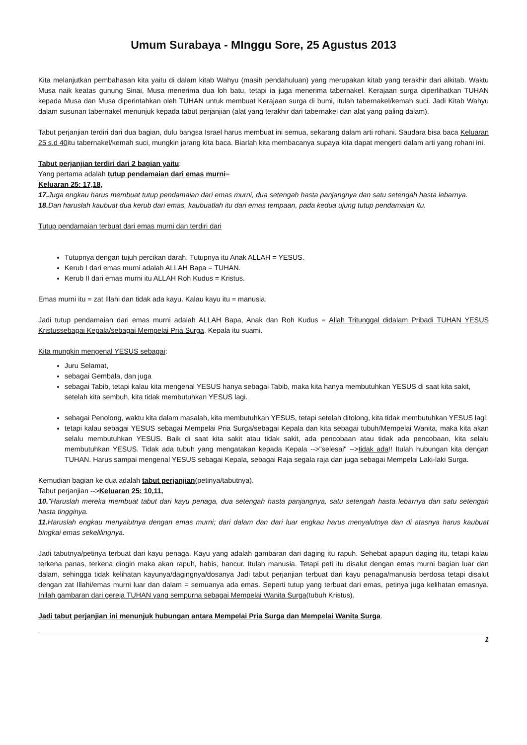Umum Surabaya - MInggu Sore, 25 Agustus 2013
Kita melanjutkan pembahasan kita yaitu di dalam kitab Wahyu (masih pendahuluan) yang merupakan kitab yang terakhir dari alkitab. Waktu Musa naik keatas gunung Sinai, Musa menerima dua loh batu, tetapi ia juga menerima tabernakel. Kerajaan surga diperlihatkan TUHAN kepada Musa dan Musa diperintahkan oleh TUHAN untuk membuat Kerajaan surga di bumi, itulah tabernakel/kemah suci. Jadi Kitab Wahyu dalam susunan tabernakel menunjuk kepada tabut perjanjian (alat yang terakhir dari tabernakel dan alat yang paling dalam).
Tabut perjanjian terdiri dari dua bagian, dulu bangsa Israel harus membuat ini semua, sekarang dalam arti rohani. Saudara bisa baca Keluaran 25 s.d 40itu tabernakel/kemah suci, mungkin jarang kita baca. Biarlah kita membacanya supaya kita dapat mengerti dalam arti yang rohani ini.
Tabut perjanjian terdiri dari 2 bagian yaitu:
Yang pertama adalah tutup pendamaian dari emas murni=
Keluaran 25: 17,18,
17. Juga engkau harus membuat tutup pendamaian dari emas murni, dua setengah hasta panjangnya dan satu setengah hasta lebarnya.
18. Dan haruslah kaubuat dua kerub dari emas, kaubuatlah itu dari emas tempaan, pada kedua ujung tutup pendamaian itu.
Tutup pendamaian terbuat dari emas murni dan terdiri dari
Tutupnya dengan tujuh percikan darah. Tutupnya itu Anak ALLAH = YESUS.
Kerub I dari emas murni adalah ALLAH Bapa = TUHAN.
Kerub II dari emas murni itu ALLAH Roh Kudus = Kristus.
Emas murni itu = zat Illahi dan tidak ada kayu. Kalau kayu itu = manusia.
Jadi tutup pendamaian dari emas murni adalah ALLAH Bapa, Anak dan Roh Kudus = Allah Tritunggal didalam Pribadi TUHAN YESUS Kristussebagai Kepala/sebagai Mempelai Pria Surga. Kepala itu suami.
Kita mungkin mengenal YESUS sebagai:
Juru Selamat,
sebagai Gembala, dan juga
sebagai Tabib, tetapi kalau kita mengenal YESUS hanya sebagai Tabib, maka kita hanya membutuhkan YESUS di saat kita sakit, setelah kita sembuh, kita tidak membutuhkan YESUS lagi.
sebagai Penolong, waktu kita dalam masalah, kita membutuhkan YESUS, tetapi setelah ditolong, kita tidak membutuhkan YESUS lagi.
tetapi kalau sebagai YESUS sebagai Mempelai Pria Surga/sebagai Kepala dan kita sebagai tubuh/Mempelai Wanita, maka kita akan selalu membutuhkan YESUS. Baik di saat kita sakit atau tidak sakit, ada pencobaan atau tidak ada pencobaan, kita selalu membutuhkan YESUS. Tidak ada tubuh yang mengatakan kepada Kepala -->"selesai" -->tidak ada!! Itulah hubungan kita dengan TUHAN. Harus sampai mengenal YESUS sebagai Kepala, sebagai Raja segala raja dan juga sebagai Mempelai Laki-laki Surga.
Kemudian bagian ke dua adalah tabut perjanjian(petinya/tabutnya).
Tabut perjanjian -->Keluaran 25: 10,11,
10."Haruslah mereka membuat tabut dari kayu penaga, dua setengah hasta panjangnya, satu setengah hasta lebarnya dan satu setengah hasta tingginya.
11. Haruslah engkau menyalutnya dengan emas murni; dari dalam dan dari luar engkau harus menyalutnya dan di atasnya harus kaubuat bingkai emas sekelilingnya.
Jadi tabutnya/petinya terbuat dari kayu penaga. Kayu yang adalah gambaran dari daging itu rapuh. Sehebat apapun daging itu, tetapi kalau terkena panas, terkena dingin maka akan rapuh, habis, hancur. Itulah manusia. Tetapi peti itu disalut dengan emas murni bagian luar dan dalam, sehingga tidak kelihatan kayunya/dagingnya/dosanya Jadi tabut perjanjian terbuat dari kayu penaga/manusia berdosa tetapi disalut dengan zat Illahi/emas murni luar dan dalam = semuanya ada emas. Seperti tutup yang terbuat dari emas, petinya juga kelihatan emasnya. Inilah gambaran dari gereja TUHAN yang sempurna sebagai Mempelai Wanita Surga(tubuh Kristus).
Jadi tabut perjanjian ini menunjuk hubungan antara Mempelai Pria Surga dan Mempelai Wanita Surga.
1